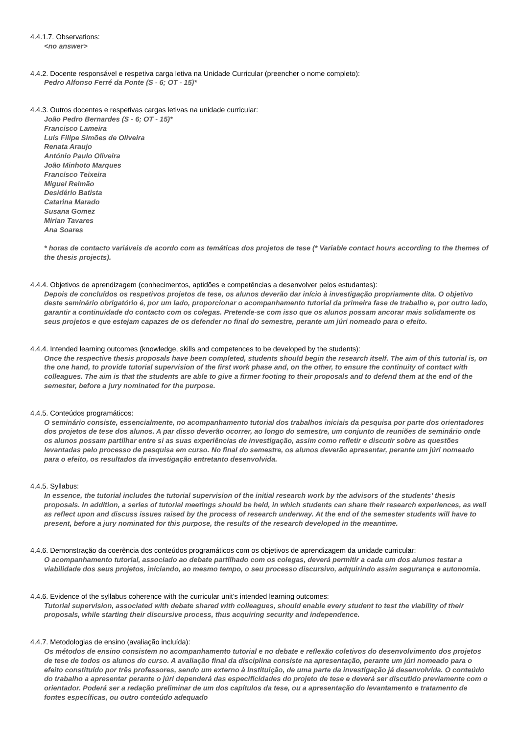4.4.1.7. Observations:
<no answer>
4.4.2. Docente responsável e respetiva carga letiva na Unidade Curricular (preencher o nome completo):
Pedro Alfonso Ferré da Ponte (S - 6; OT - 15)*
4.4.3. Outros docentes e respetivas cargas letivas na unidade curricular:
João Pedro Bernardes (S - 6; OT - 15)*
Francisco Lameira
Luís Filipe Simões de Oliveira
Renata Araujo
António Paulo Oliveira
João Minhoto Marques
Francisco Teixeira
Miguel Reimão
Desidério Batista
Catarina Marado
Susana Gomez
Mirian Tavares
Ana Soares
* horas de contacto variáveis de acordo com as temáticas dos projetos de tese (* Variable contact hours according to the themes of the thesis projects).
4.4.4. Objetivos de aprendizagem (conhecimentos, aptidões e competências a desenvolver pelos estudantes):
Depois de concluídos os respetivos projetos de tese, os alunos deverão dar início à investigação propriamente dita. O objetivo deste seminário obrigatório é, por um lado, proporcionar o acompanhamento tutorial da primeira fase de trabalho e, por outro lado, garantir a continuidade do contacto com os colegas. Pretende-se com isso que os alunos possam ancorar mais solidamente os seus projetos e que estejam capazes de os defender no final do semestre, perante um júri nomeado para o efeito.
4.4.4. Intended learning outcomes (knowledge, skills and competences to be developed by the students):
Once the respective thesis proposals have been completed, students should begin the research itself. The aim of this tutorial is, on the one hand, to provide tutorial supervision of the first work phase and, on the other, to ensure the continuity of contact with colleagues. The aim is that the students are able to give a firmer footing to their proposals and to defend them at the end of the semester, before a jury nominated for the purpose.
4.4.5. Conteúdos programáticos:
O seminário consiste, essencialmente, no acompanhamento tutorial dos trabalhos iniciais da pesquisa por parte dos orientadores dos projetos de tese dos alunos. A par disso deverão ocorrer, ao longo do semestre, um conjunto de reuniões de seminário onde os alunos possam partilhar entre si as suas experiências de investigação, assim como refletir e discutir sobre as questões levantadas pelo processo de pesquisa em curso. No final do semestre, os alunos deverão apresentar, perante um júri nomeado para o efeito, os resultados da investigação entretanto desenvolvida.
4.4.5. Syllabus:
In essence, the tutorial includes the tutorial supervision of the initial research work by the advisors of the students’ thesis proposals. In addition, a series of tutorial meetings should be held, in which students can share their research experiences, as well as reflect upon and discuss issues raised by the process of research underway. At the end of the semester students will have to present, before a jury nominated for this purpose, the results of the research developed in the meantime.
4.4.6. Demonstração da coerência dos conteúdos programáticos com os objetivos de aprendizagem da unidade curricular:
O acompanhamento tutorial, associado ao debate partilhado com os colegas, deverá permitir a cada um dos alunos testar a viabilidade dos seus projetos, iniciando, ao mesmo tempo, o seu processo discursivo, adquirindo assim segurança e autonomia.
4.4.6. Evidence of the syllabus coherence with the curricular unit’s intended learning outcomes:
Tutorial supervision, associated with debate shared with colleagues, should enable every student to test the viability of their proposals, while starting their discursive process, thus acquiring security and independence.
4.4.7. Metodologias de ensino (avaliação incluída):
Os métodos de ensino consistem no acompanhamento tutorial e no debate e reflexão coletivos do desenvolvimento dos projetos de tese de todos os alunos do curso. A avaliação final da disciplina consiste na apresentação, perante um júri nomeado para o efeito constituído por três professores, sendo um externo à Instituição, de uma parte da investigação já desenvolvida. O conteúdo do trabalho a apresentar perante o júri dependerá das especificidades do projeto de tese e deverá ser discutido previamente com o orientador. Poderá ser a redação preliminar de um dos capítulos da tese, ou a apresentação do levantamento e tratamento de fontes específicas, ou outro conteúdo adequado